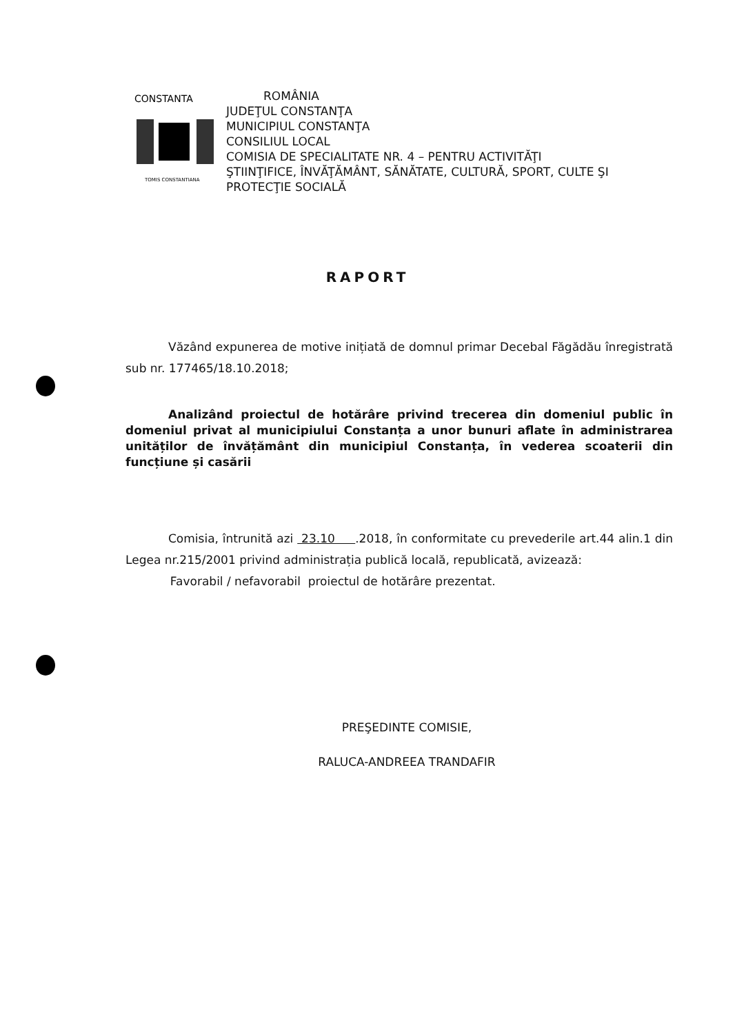CONSTANTA
TOMIS CONSTANTIANA
ROMÂNIA
JUDEŢUL CONSTANŢA
MUNICIPIUL CONSTANŢA
CONSILIUL LOCAL
COMISIA DE SPECIALITATE NR. 4 – PENTRU ACTIVITĂŢI
ŞTIINŢIFICE, ÎNVĂŢĂMÂNT, SĂNĂTATE, CULTURĂ, SPORT, CULTE ŞI
PROTECŢIE SOCIALĂ
RAPORT
Văzând expunerea de motive inițiată de domnul primar Decebal Făgădău înregistrată sub nr. 177465/18.10.2018;
Analizând proiectul de hotărâre privind trecerea din domeniul public în domeniul privat al municipiului Constanța a unor bunuri aflate în administrarea unităților de învățământ din municipiul Constanța, în vederea scoaterii din funcțiune și casării
Comisia, întrunită azi 23.10 .2018, în conformitate cu prevederile art.44 alin.1 din Legea nr.215/2001 privind administrația publică locală, republicată, avizează:
Favorabil / nefavorabil proiectul de hotărâre prezentat.
PREŞEDINTE COMISIE,
RALUCA-ANDREEA TRANDAFIR